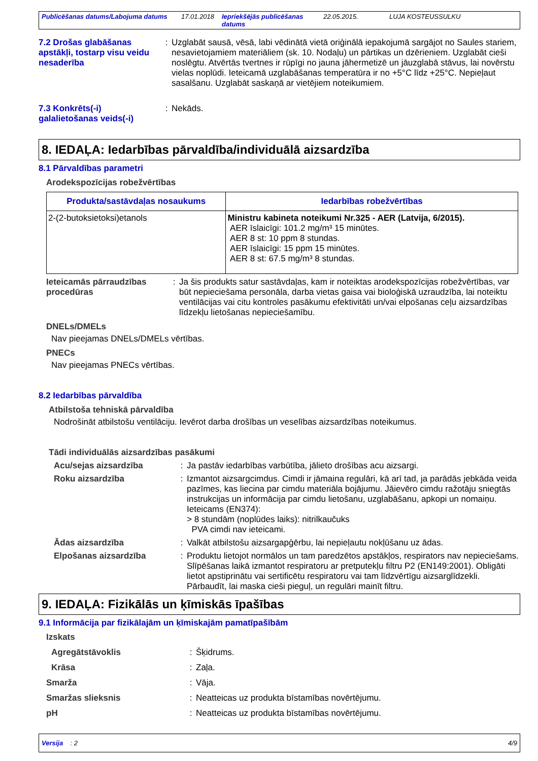Publicēšanas datums/Labojuma datums 17.01.2018 Iepriekšējās publicēšanas datums 22.05.2015. LUJA KOSTEUSSULKU
7.2 Drošas glabāšanas apstākļi, tostarp visu veidu nesaderība
: Uzglabāt sausā, vēsā, labi vēdinātā vietā oriģinālā iepakojumā sargājot no Saules stariem, nesavietojamiem materiāliem (sk. 10. Nodaļu) un pārtikas un dzērieniem. Uzglabāt cieši noslēgtu. Atvērtās tvertnes ir rūpīgi no jauna jāhermetizē un jāuzglabā stāvus, lai novērstu vielas noplūdi. Ieteicamā uzglabāšanas temperatūra ir no +5°C līdz +25°C. Nepieļaut sasalšanu. Uzglabāt saskaņā ar vietējiem noteikumiem.
7.3 Konkrēts(-i) galalietošanas veids(-i)
: Nekāds.
8. IEDAĻA: Iedarbības pārvaldība/individuālā aizsardzība
8.1 Pārvaldības parametri
Arodekspozīcijas robežvērtības
| Produkta/sastāvdaļas nosaukums | Iedarbības robežvērtības |
| --- | --- |
| 2-(2-butoksietoksi)etanols | Ministru kabineta noteikumi Nr.325 - AER (Latvija, 6/2015). AER īslaicīgi: 101.2 mg/m³ 15 minūtes. AER 8 st: 10 ppm 8 stundas. AER īslaicīgi: 15 ppm 15 minūtes. AER 8 st: 67.5 mg/m³ 8 stundas. |
Ieteicamās pārraudzības procedūras
: Ja šis produkts satur sastāvdaļas, kam ir noteiktas arodekspozīcijas robežvērtības, var būt nepieciešama personāla, darba vietas gaisa vai bioloģiskā uzraudzība, lai noteiktu ventilācijas vai citu kontroles pasākumu efektivitāti un/vai elpošanas ceļu aizsardzības līdzekļu lietošanas nepieciešamību.
DNELs/DMELs
Nav pieejamas DNELs/DMELs vērtības.
PNECs
Nav pieejamas PNECs vērtības.
8.2 Iedarbības pārvaldība
Atbilstoša tehniskā pārvaldība
Nodrošināt atbilstošu ventilāciju. Ievērot darba drošības un veselības aizsardzības noteikumus.
Tādi individuālās aizsardzības pasākumi
Acu/sejas aizsardzība : Ja pastāv iedarbības varbūtība, jālieto drošības acu aizsargi.
Roku aizsardzība : Izmantot aizsargcimdus. Cimdi ir jāmaina regulāri, kā arī tad, ja parādās jebkāda veida pazīmes, kas liecina par cimdu materiāla bojājumu. Jāievēro cimdu ražotāju sniegtās instrukcijas un informācija par cimdu lietošanu, uzglabāšanu, apkopi un nomaiņu.
Ieteicams (EN374):
> 8 stundām (noplūdes laiks): nitrilkaučuks
PVA cimdi nav ieteicami.
Ādas aizsardzība : Valkāt atbilstošu aizsargapģērbu, lai nepieļautu nokļūšanu uz ādas.
Elpošanas aizsardzība : Produktu lietojot normālos un tam paredzētos apstākļos, respirators nav nepieciešams. Slīpēšanas laikā izmantot respiratoru ar pretputekļu filtru P2 (EN149:2001). Obligāti lietot apstiprinātu vai sertificētu respiratoru vai tam līdzvērtīgu aizsarglīdzekli. Pārbaudīt, lai maska cieši pieguļ, un regulāri mainīt filtru.
9. IEDAĻA: Fizikālās un ķīmiskās īpašības
9.1 Informācija par fizikālajām un ķīmiskajām pamatīpašībām
Izskats
Agregātstāvoklis : Šķidrums.
Krāsa : Zaļa.
Smarža : Vāja.
Smaržas slieksnis : Neatteicas uz produkta bīstamības novērtējumu.
pH : Neatteicas uz produkta bīstamības novērtējumu.
Versija : 2 4/9